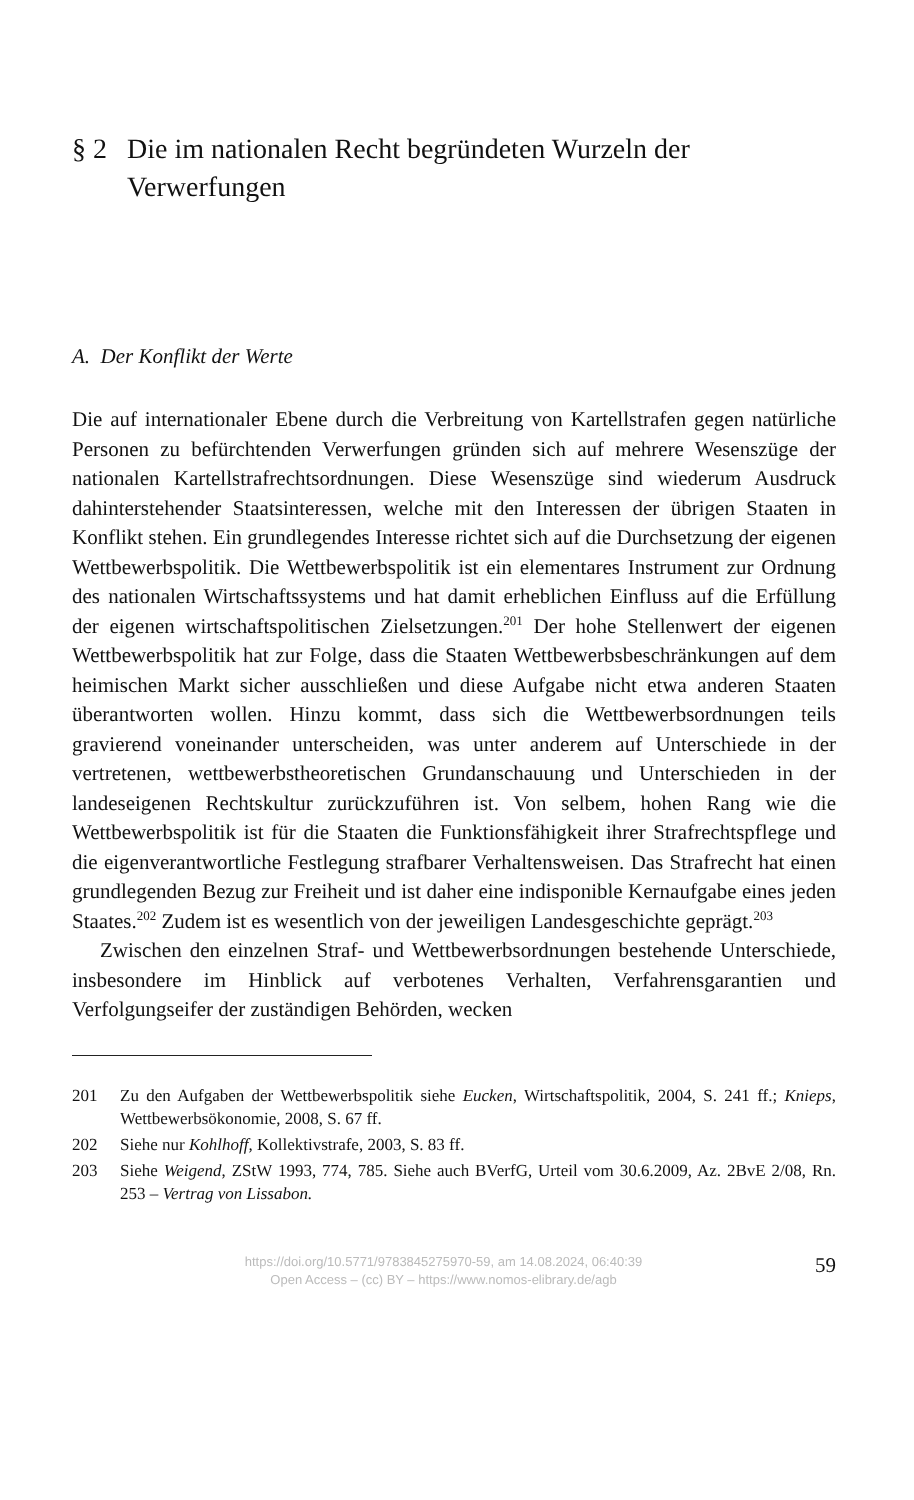§ 2 Die im nationalen Recht begründeten Wurzeln der Verwerfungen
A. Der Konflikt der Werte
Die auf internationaler Ebene durch die Verbreitung von Kartellstrafen gegen natürliche Personen zu befürchtenden Verwerfungen gründen sich auf mehrere Wesenszüge der nationalen Kartellstrafrechtsordnungen. Diese Wesenszüge sind wiederum Ausdruck dahinterstehender Staatsinteressen, welche mit den Interessen der übrigen Staaten in Konflikt stehen. Ein grundlegendes Interesse richtet sich auf die Durchsetzung der eigenen Wettbewerbspolitik. Die Wettbewerbspolitik ist ein elementares Instrument zur Ordnung des nationalen Wirtschaftssystems und hat damit erheblichen Einfluss auf die Erfüllung der eigenen wirtschaftspolitischen Zielsetzungen.<sup>201</sup> Der hohe Stellenwert der eigenen Wettbewerbspolitik hat zur Folge, dass die Staaten Wettbewerbsbeschränkungen auf dem heimischen Markt sicher ausschließen und diese Aufgabe nicht etwa anderen Staaten überantworten wollen. Hinzu kommt, dass sich die Wettbewerbsordnungen teils gravierend voneinander unterscheiden, was unter anderem auf Unterschiede in der vertretenen, wettbewerbstheoretischen Grundanschauung und Unterschieden in der landeseigenen Rechtskultur zurückzuführen ist. Von selbem, hohen Rang wie die Wettbewerbspolitik ist für die Staaten die Funktionsfähigkeit ihrer Strafrechtspflege und die eigenverantwortliche Festlegung strafbarer Verhaltensweisen. Das Strafrecht hat einen grundlegenden Bezug zur Freiheit und ist daher eine indisponible Kernaufgabe eines jeden Staates.<sup>202</sup> Zudem ist es wesentlich von der jeweiligen Landesgeschichte geprägt.<sup>203</sup>
Zwischen den einzelnen Straf- und Wettbewerbsordnungen bestehende Unterschiede, insbesondere im Hinblick auf verbotenes Verhalten, Verfahrensgarantien und Verfolgungseifer der zuständigen Behörden, wecken
201 Zu den Aufgaben der Wettbewerbspolitik siehe Eucken, Wirtschaftspolitik, 2004, S. 241 ff.; Knieps, Wettbewerbsökonomie, 2008, S. 67 ff.
202 Siehe nur Kohlhoff, Kollektivstrafe, 2003, S. 83 ff.
203 Siehe Weigend, ZStW 1993, 774, 785. Siehe auch BVerfG, Urteil vom 30.6.2009, Az. 2BvE 2/08, Rn. 253 – Vertrag von Lissabon.
https://doi.org/10.5771/9783845275970-59, am 14.08.2024, 06:40:39
Open Access – (cc) BY – https://www.nomos-elibrary.de/agb
59